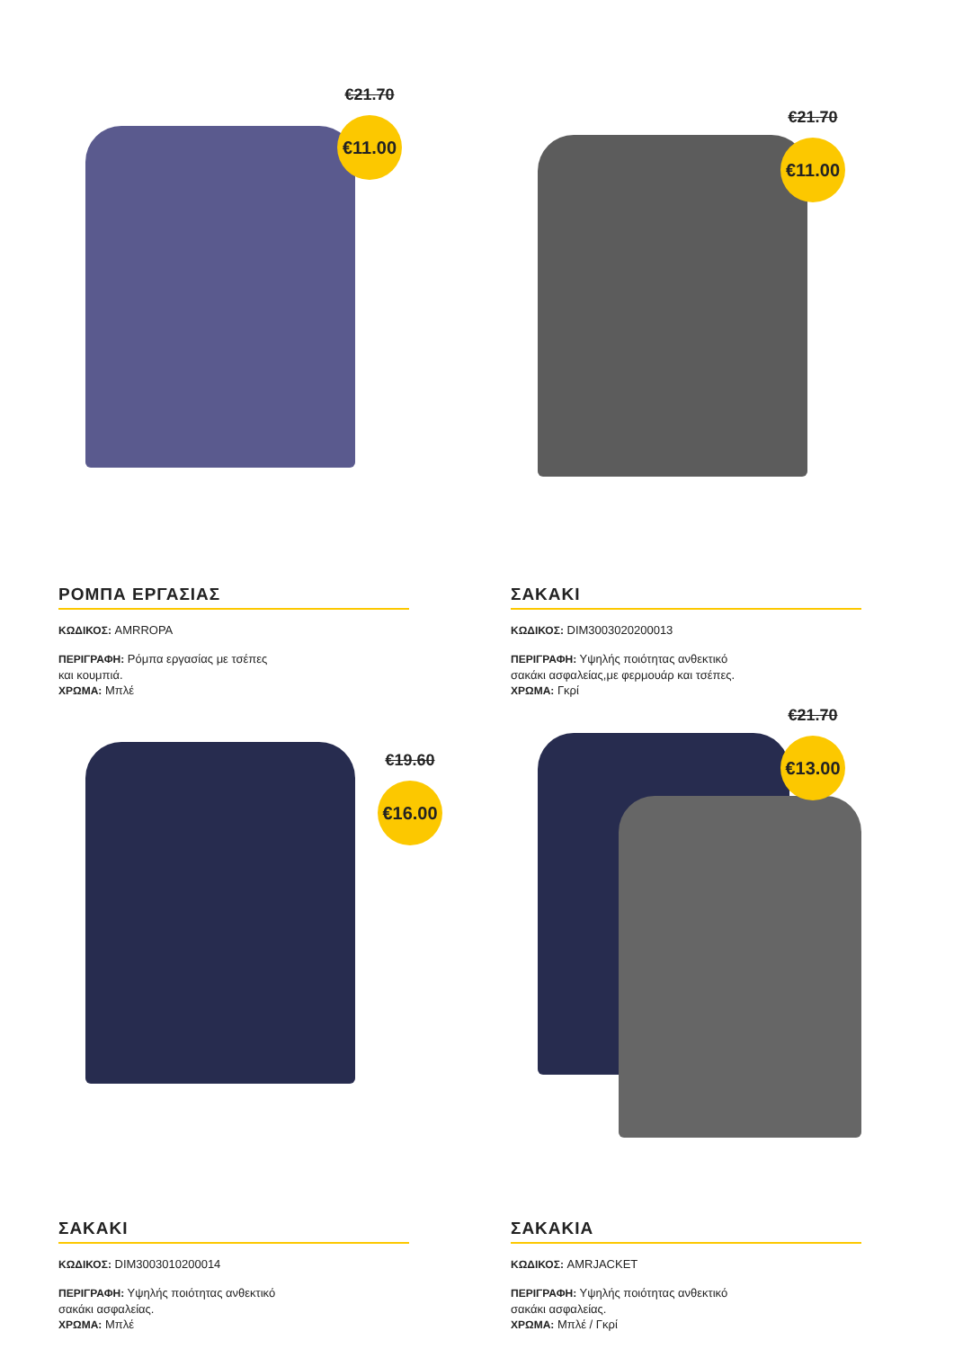€21.70
€11.00
ΡΟΜΠΑ ΕΡΓΑΣΙΑΣ
ΚΩΔΙΚΟΣ: AMRROPA
ΠΕΡΙΓΡΑΦΗ: Ρόμπα εργασίας με τσέπες
και κουμπιά.
ΧΡΩΜΑ: Μπλέ
€21.70
€11.00
ΣΑΚΑΚΙ
ΚΩΔΙΚΟΣ: DIM3003020200013
ΠΕΡΙΓΡΑΦΗ: Υψηλής ποιότητας ανθεκτικό
σακάκι ασφαλείας,με φερμουάρ και τσέπες.
ΧΡΩΜΑ: Γκρί
€19.60
€16.00
ΣΑΚΑΚΙ
ΚΩΔΙΚΟΣ: DIM3003010200014
ΠΕΡΙΓΡΑΦΗ: Υψηλής ποιότητας ανθεκτικό
σακάκι ασφαλείας.
ΧΡΩΜΑ: Μπλέ
€21.70
€13.00
ΣΑΚΑΚΙΑ
ΚΩΔΙΚΟΣ: AMRJACKET
ΠΕΡΙΓΡΑΦΗ: Υψηλής ποιότητας ανθεκτικό
σακάκι ασφαλείας.
ΧΡΩΜΑ: Μπλέ / Γκρί